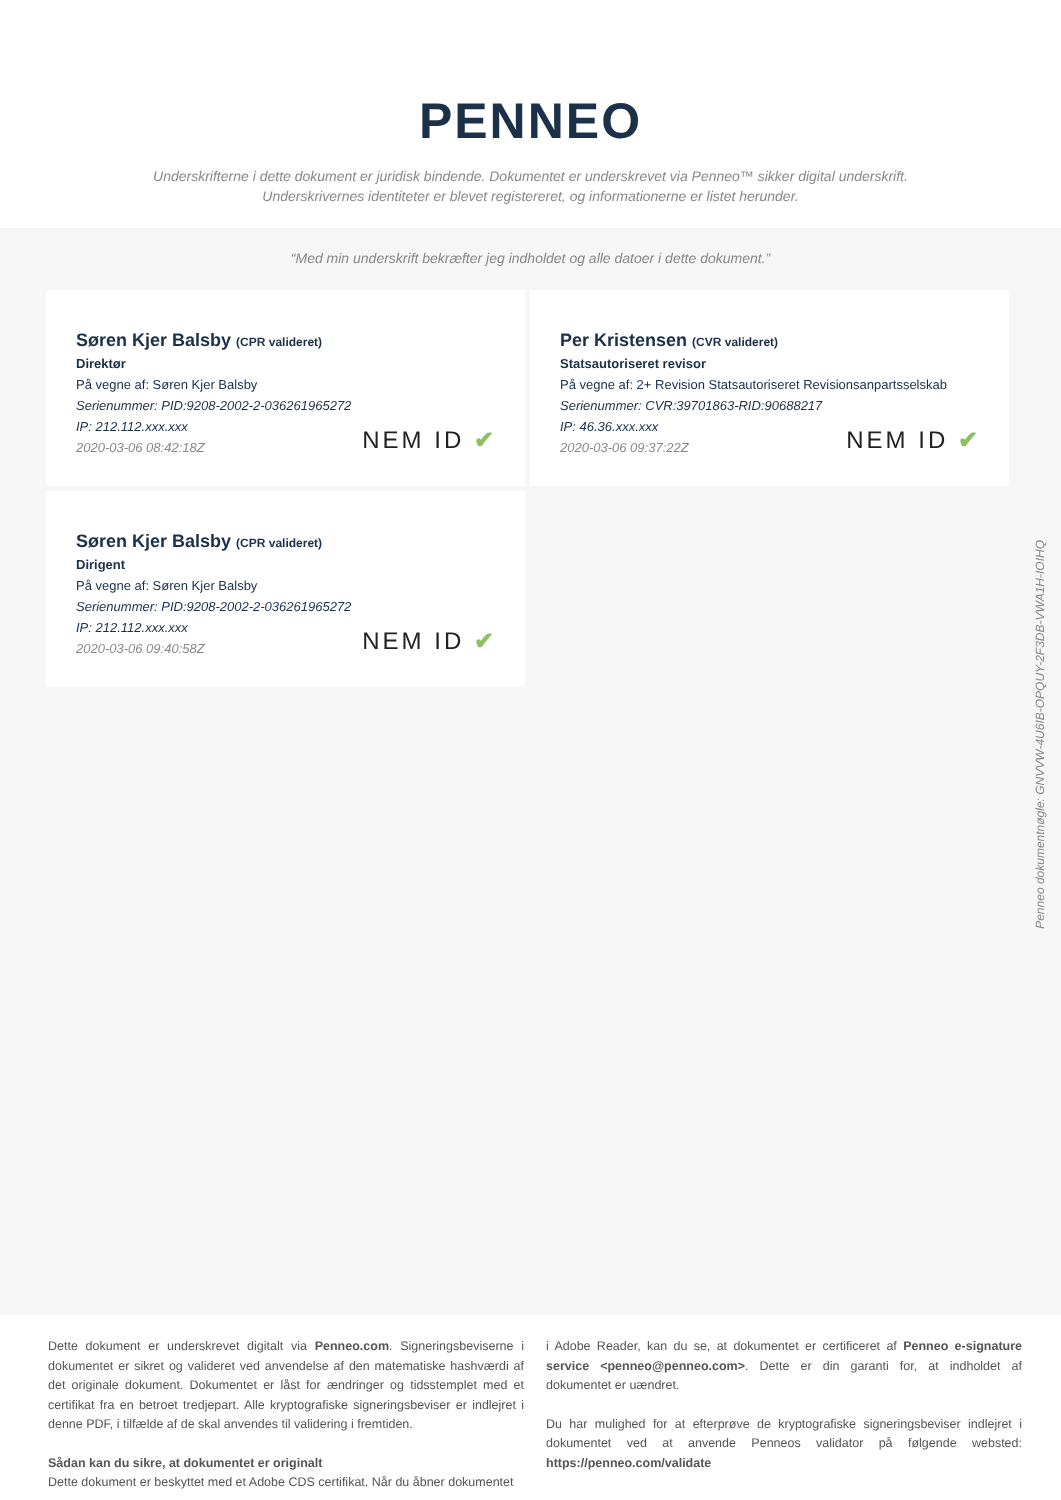PENNEO
Underskrifterne i dette dokument er juridisk bindende. Dokumentet er underskrevet via Penneo™ sikker digital underskrift.
Underskrivernes identiteter er blevet registereret, og informationerne er listet herunder.
“Med min underskrift bekræfter jeg indholdet og alle datoer i dette dokument.”
Søren Kjer Balsby (CPR valideret)
Direktør
På vegne af: Søren Kjer Balsby
Serienummer: PID:9208-2002-2-036261965272
IP: 212.112.xxx.xxx
2020-03-06 08:42:18Z
NEM ID ✔
Per Kristensen (CVR valideret)
Statsautoriseret revisor
På vegne af: 2+ Revision Statsautoriseret Revisionsanpartsselskab
Serienummer: CVR:39701863-RID:90688217
IP: 46.36.xxx.xxx
2020-03-06 09:37:22Z
NEM ID ✔
Søren Kjer Balsby (CPR valideret)
Dirigent
På vegne af: Søren Kjer Balsby
Serienummer: PID:9208-2002-2-036261965272
IP: 212.112.xxx.xxx
2020-03-06 09:40:58Z
NEM ID ✔
Penneo dokumentnøgle: GNVVW-4U6IB-OPQUY-2F3DB-VWA1H-IOIHQ
Dette dokument er underskrevet digitalt via Penneo.com. Signeringsbeviserne i dokumentet er sikret og valideret ved anvendelse af den matematiske hashværdi af det originale dokument. Dokumentet er låst for ændringer og tidsstemplet med et certifikat fra en betroet tredjepart. Alle kryptografiske signeringsbeviser er indlejret i denne PDF, i tilfælde af de skal anvendes til validering i fremtiden.
Sådan kan du sikre, at dokumentet er originalt
Dette dokument er beskyttet med et Adobe CDS certifikat. Når du åbner dokumentet
i Adobe Reader, kan du se, at dokumentet er certificeret af Penneo e-signature service <penneo@penneo.com>. Dette er din garanti for, at indholdet af dokumentet er uændret.
Du har mulighed for at efterprøve de kryptografiske signeringsbeviser indlejret i dokumentet ved at anvende Penneos validator på følgende websted: https://penneo.com/validate